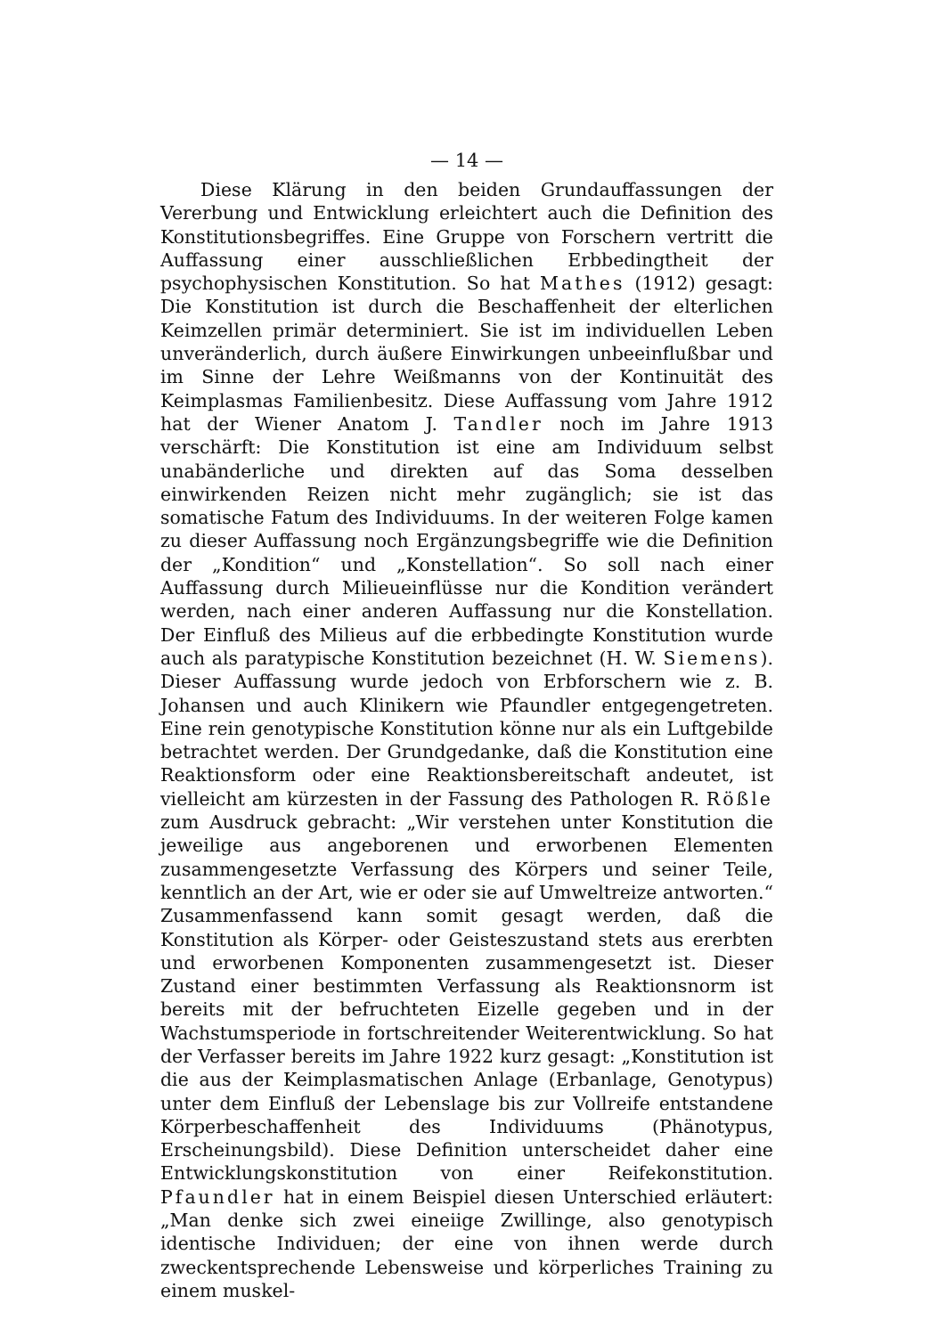— 14 —
Diese Klärung in den beiden Grundauffassungen der Vererbung und Entwicklung erleichtert auch die Definition des Konstitutionsbegriffes. Eine Gruppe von Forschern vertritt die Auffassung einer ausschließlichen Erbbedingtheit der psychophysischen Konstitution. So hat Mathes (1912) gesagt: Die Konstitution ist durch die Beschaffenheit der elterlichen Keimzellen primär determiniert. Sie ist im individuellen Leben unveränderlich, durch äußere Einwirkungen unbeeinflußbar und im Sinne der Lehre Weißmanns von der Kontinuität des Keimplasmas Familienbesitz. Diese Auffassung vom Jahre 1912 hat der Wiener Anatom J. Tandler noch im Jahre 1913 verschärft: Die Konstitution ist eine am Individuum selbst unabänderliche und direkten auf das Soma desselben einwirkenden Reizen nicht mehr zugänglich; sie ist das somatische Fatum des Individuums. In der weiteren Folge kamen zu dieser Auffassung noch Ergänzungsbegriffe wie die Definition der „Kondition“ und „Konstellation“. So soll nach einer Auffassung durch Milieueinflüsse nur die Kondition verändert werden, nach einer anderen Auffassung nur die Konstellation. Der Einfluß des Milieus auf die erbbedingte Konstitution wurde auch als paratypische Konstitution bezeichnet (H. W. Siemens). Dieser Auffassung wurde jedoch von Erbforschern wie z. B. Johansen und auch Klinikern wie Pfaundler entgegengetreten. Eine rein genotypische Konstitution könne nur als ein Luftgebilde betrachtet werden. Der Grundgedanke, daß die Konstitution eine Reaktionsform oder eine Reaktionsbereitschaft andeutet, ist vielleicht am kürzesten in der Fassung des Pathologen R. Rößle zum Ausdruck gebracht: „Wir verstehen unter Konstitution die jeweilige aus angeborenen und erworbenen Elementen zusammengesetzte Verfassung des Körpers und seiner Teile, kenntlich an der Art, wie er oder sie auf Umweltreize antworten.“ Zusammenfassend kann somit gesagt werden, daß die Konstitution als Körper- oder Geisteszustand stets aus ererbten und erworbenen Komponenten zusammengesetzt ist. Dieser Zustand einer bestimmten Verfassung als Reaktionsnorm ist bereits mit der befruchteten Eizelle gegeben und in der Wachstumsperiode in fortschreitender Weiterentwicklung. So hat der Verfasser bereits im Jahre 1922 kurz gesagt: „Konstitution ist die aus der Keimplasmatischen Anlage (Erbanlage, Genotypus) unter dem Einfluß der Lebenslage bis zur Vollreife entstandene Körperbeschaffenheit des Individuums (Phänotypus, Erscheinungsbild). Diese Definition unterscheidet daher eine Entwicklungskonstitution von einer Reifekonstitution. Pfaundler hat in einem Beispiel diesen Unterschied erläutert: „Man denke sich zwei eineiige Zwillinge, also genotypisch identische Individuen; der eine von ihnen werde durch zweckentsprechende Lebensweise und körperliches Training zu einem muskel-